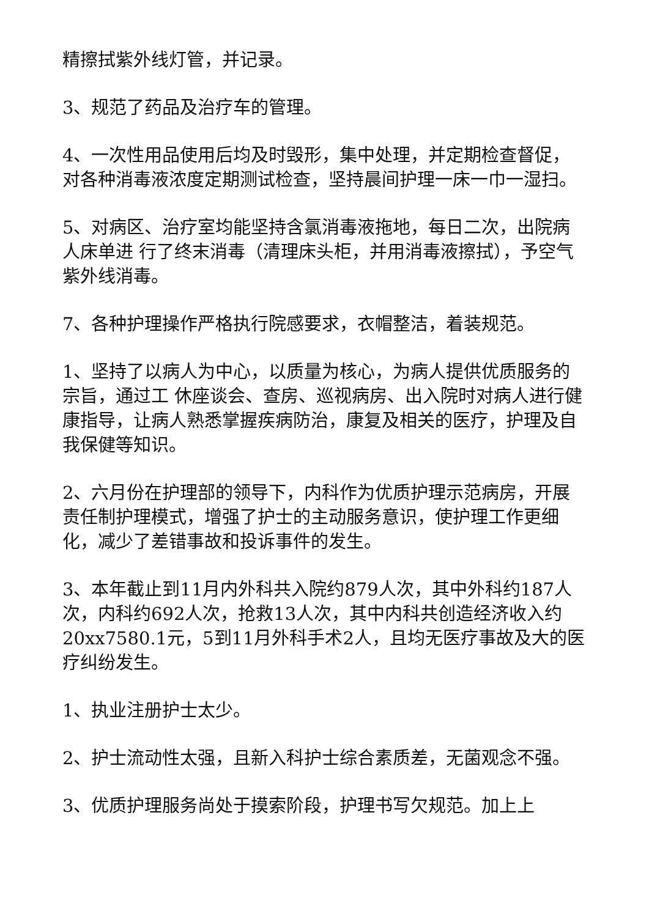精擦拭紫外线灯管，并记录。
3、规范了药品及治疗车的管理。
4、一次性用品使用后均及时毁形，集中处理，并定期检查督促，对各种消毒液浓度定期测试检查，坚持晨间护理一床一巾一湿扫。
5、对病区、治疗室均能坚持含氯消毒液拖地，每日二次，出院病人床单进 行了终末消毒（清理床头柜，并用消毒液擦拭），予空气紫外线消毒。
7、各种护理操作严格执行院感要求，衣帽整洁，着装规范。
1、坚持了以病人为中心，以质量为核心，为病人提供优质服务的宗旨，通过工 休座谈会、查房、巡视病房、出入院时对病人进行健康指导，让病人熟悉掌握疾病防治，康复及相关的医疗，护理及自我保健等知识。
2、六月份在护理部的领导下，内科作为优质护理示范病房，开展责任制护理模式，增强了护士的主动服务意识，使护理工作更细化，减少了差错事故和投诉事件的发生。
3、本年截止到11月内外科共入院约879人次，其中外科约187人次，内科约692人次，抢救13人次，其中内科共创造经济收入约20xx7580.1元，5到11月外科手术2人，且均无医疗事故及大的医疗纠纷发生。
1、执业注册护士太少。
2、护士流动性太强，且新入科护士综合素质差，无菌观念不强。
3、优质护理服务尚处于摸索阶段，护理书写欠规范。加上上